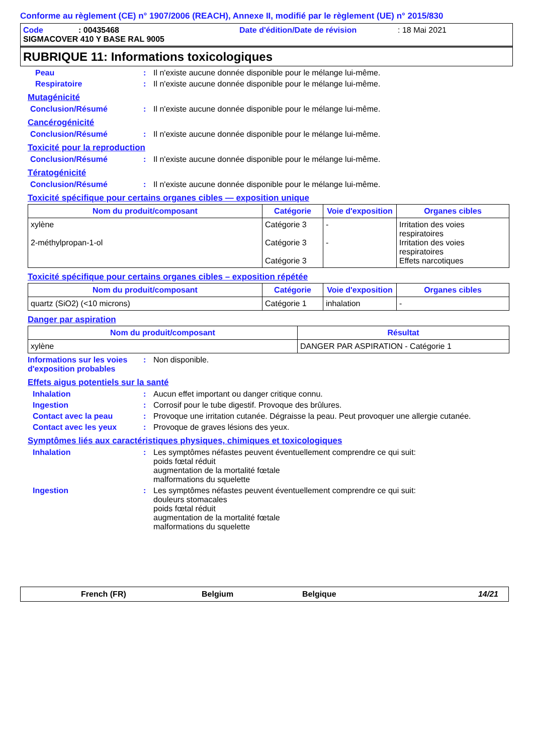Conforme au règlement (CE) n° 1907/2006 (REACH), Annexe II, modifié par le règlement (UE) n° 2015/830
Code: 00435468 Date d'édition/Date de révision: 18 Mai 2021
SIGMACOVER 410 Y BASE RAL 9005
RUBRIQUE 11: Informations toxicologiques
Peau: Il n'existe aucune donnée disponible pour le mélange lui-même.
Respiratoire: Il n'existe aucune donnée disponible pour le mélange lui-même.
Mutagénicité
Conclusion/Résumé: Il n'existe aucune donnée disponible pour le mélange lui-même.
Cancérogénicité
Conclusion/Résumé: Il n'existe aucune donnée disponible pour le mélange lui-même.
Toxicité pour la reproduction
Conclusion/Résumé: Il n'existe aucune donnée disponible pour le mélange lui-même.
Tératogénicité
Conclusion/Résumé: Il n'existe aucune donnée disponible pour le mélange lui-même.
Toxicité spécifique pour certains organes cibles — exposition unique
| Nom du produit/composant | Catégorie | Voie d'exposition | Organes cibles |
| --- | --- | --- | --- |
| xylène 2-méthylpropan-1-ol | Catégorie 3 Catégorie 3 Catégorie 3 | - - | Irritation des voies respiratoires Irritation des voies respiratoires Effets narcotiques |
Toxicité spécifique pour certains organes cibles – exposition répétée
| Nom du produit/composant | Catégorie | Voie d'exposition | Organes cibles |
| --- | --- | --- | --- |
| quartz (SiO2) (<10 microns) | Catégorie 1 | inhalation | - |
Danger par aspiration
| Nom du produit/composant | Résultat |
| --- | --- |
| xylène | DANGER PAR ASPIRATION - Catégorie 1 |
Informations sur les voies d'exposition probables: Non disponible.
Effets aigus potentiels sur la santé
Inhalation: Aucun effet important ou danger critique connu.
Ingestion: Corrosif pour le tube digestif. Provoque des brûlures.
Contact avec la peau: Provoque une irritation cutanée. Dégraisse la peau. Peut provoquer une allergie cutanée.
Contact avec les yeux: Provoque de graves lésions des yeux.
Symptômes liés aux caractéristiques physiques, chimiques et toxicologiques
Inhalation: Les symptômes néfastes peuvent éventuellement comprendre ce qui suit:
poids fœtal réduit
augmentation de la mortalité fœtale
malformations du squelette
Ingestion: Les symptômes néfastes peuvent éventuellement comprendre ce qui suit:
douleurs stomacales
poids fœtal réduit
augmentation de la mortalité fœtale
malformations du squelette
French (FR) Belgium Belgique 14/21